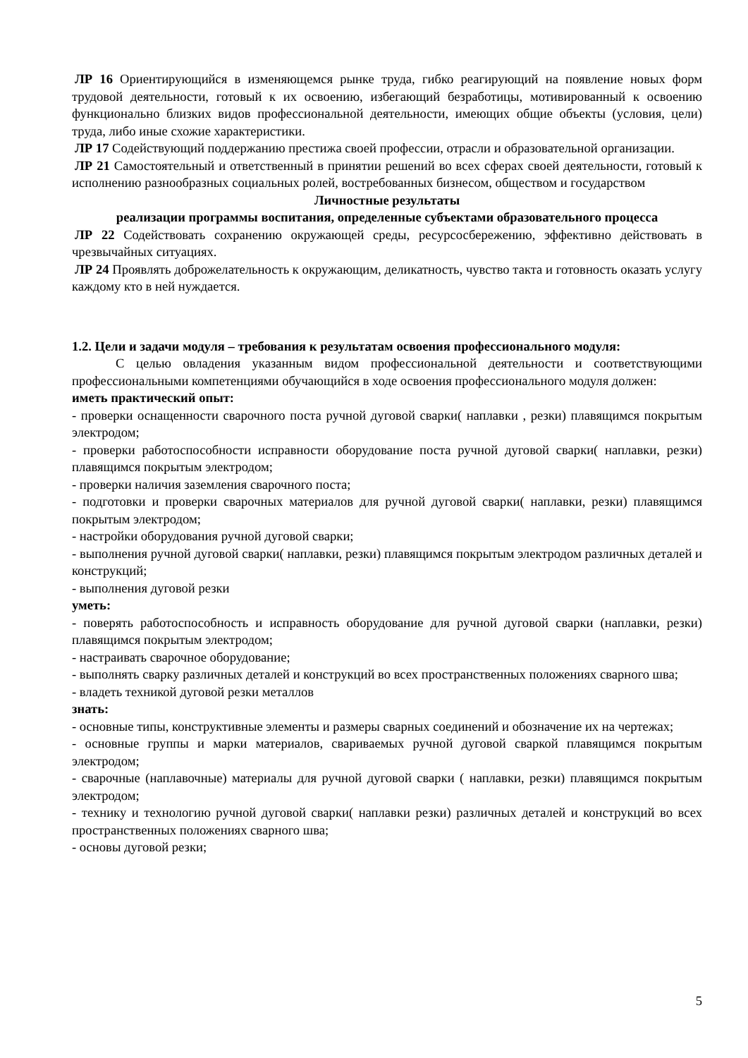ЛР 16 Ориентирующийся в изменяющемся рынке труда, гибко реагирующий на появление новых форм трудовой деятельности, готовый к их освоению, избегающий безработицы, мотивированный к освоению функционально близких видов профессиональной деятельности, имеющих общие объекты (условия, цели) труда, либо иные схожие характеристики.
ЛР 17 Содействующий поддержанию престижа своей профессии, отрасли и образовательной организации.
ЛР 21 Самостоятельный и ответственный в принятии решений во всех сферах своей деятельности, готовый к исполнению разнообразных социальных ролей, востребованных бизнесом, обществом и государством
Личностные результаты
реализации программы воспитания, определенные субъектами образовательного процесса
ЛР 22 Содействовать сохранению окружающей среды, ресурсосбережению, эффективно действовать в чрезвычайных ситуациях.
ЛР 24 Проявлять доброжелательность к окружающим, деликатность, чувство такта и готовность оказать услугу каждому кто в ней нуждается.
1.2. Цели и задачи модуля – требования к результатам освоения профессионального модуля:
С целью овладения указанным видом профессиональной деятельности и соответствующими профессиональными компетенциями обучающийся в ходе освоения профессионального модуля должен:
иметь практический опыт:
- проверки оснащенности сварочного поста ручной дуговой сварки( наплавки , резки) плавящимся покрытым электродом;
- проверки работоспособности исправности оборудование поста ручной дуговой сварки( наплавки, резки) плавящимся покрытым электродом;
- проверки наличия заземления сварочного поста;
- подготовки и проверки сварочных материалов для ручной дуговой сварки( наплавки, резки) плавящимся покрытым электродом;
- настройки оборудования ручной дуговой сварки;
- выполнения ручной дуговой сварки( наплавки, резки) плавящимся покрытым электродом различных деталей и конструкций;
- выполнения дуговой резки
уметь:
- поверять работоспособность и исправность оборудование для ручной дуговой сварки (наплавки, резки) плавящимся покрытым электродом;
- настраивать сварочное оборудование;
- выполнять сварку различных деталей и конструкций во всех пространственных положениях сварного шва;
- владеть техникой дуговой резки металлов
знать:
- основные типы, конструктивные элементы и размеры сварных соединений и обозначение их на чертежах;
- основные группы и марки материалов, свариваемых ручной дуговой сваркой плавящимся покрытым электродом;
- сварочные (наплавочные) материалы для ручной дуговой сварки ( наплавки, резки) плавящимся покрытым электродом;
- технику и технологию ручной дуговой сварки( наплавки резки) различных деталей и конструкций во всех пространственных положениях сварного шва;
- основы дуговой резки;
5